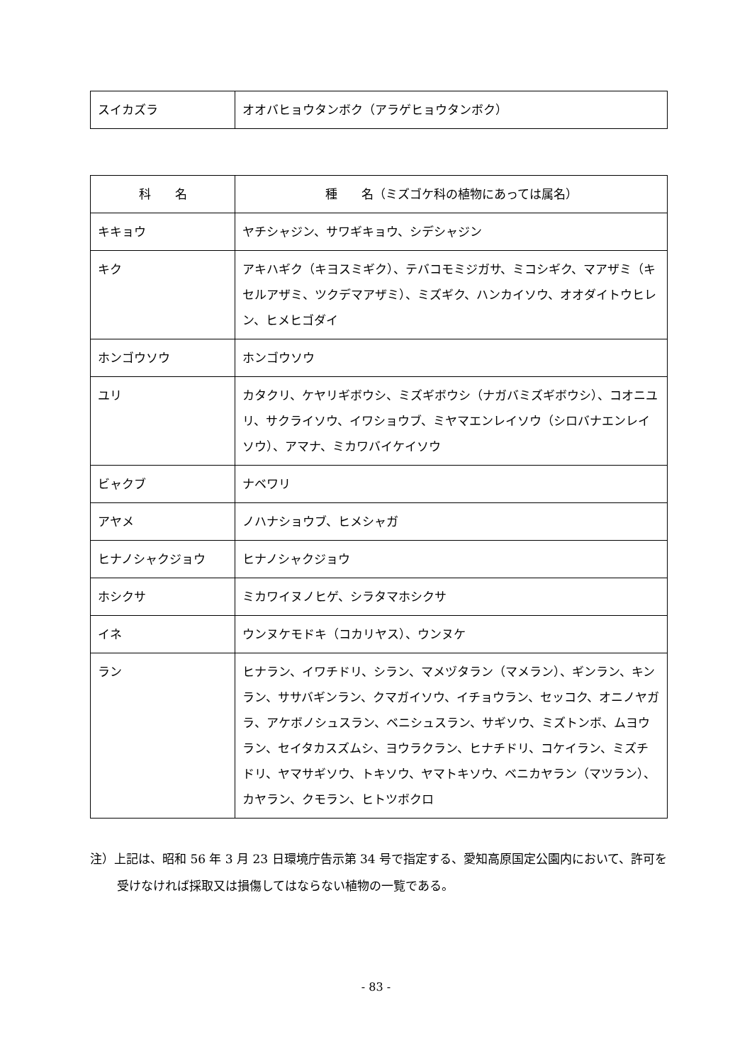| スイカズラ | オオバヒョウタンボク（アラゲヒョウタンボク） |
| 科 名 | 種 名（ミズゴケ科の植物にあっては属名） |
| --- | --- |
| キキョウ | ヤチシャジン、サワギキョウ、シデシャジン |
| キク | アキハギク（キヨスミギク）、テバコモミジガサ、ミコシギク、マアザミ（キセルアザミ、ツクデマアザミ）、ミズギク、ハンカイソウ、オオダイトウヒレン、ヒメヒゴダイ |
| ホンゴウソウ | ホンゴウソウ |
| ユリ | カタクリ、ケヤリギボウシ、ミズギボウシ（ナガバミズギボウシ）、コオニユリ、サクライソウ、イワショウブ、ミヤマエンレイソウ（シロバナエンレイソウ）、アマナ、ミカワバイケイソウ |
| ビャクブ | ナベワリ |
| アヤメ | ノハナショウブ、ヒメシャガ |
| ヒナノシャクジョウ | ヒナノシャクジョウ |
| ホシクサ | ミカワイヌノヒゲ、シラタマホシクサ |
| イネ | ウンヌケモドキ（コカリヤス）、ウンヌケ |
| ラン | ヒナラン、イワチドリ、シラン、マメヅタラン（マメラン）、ギンラン、キンラン、ササバギンラン、クマガイソウ、イチョウラン、セッコク、オニノヤガラ、アケボノシュスラン、ベニシュスラン、サギソウ、ミズトンボ、ムヨウラン、セイタカスズムシ、ヨウラクラン、ヒナチドリ、コケイラン、ミズチドリ、ヤマサギソウ、トキソウ、ヤマトキソウ、ベニカヤラン（マツラン）、カヤラン、クモラン、ヒトツボクロ |
注）上記は、昭和 56 年 3 月 23 日環境庁告示第 34 号で指定する、愛知高原国定公園内において、許可を受けなければ採取又は損傷してはならない植物の一覧である。
- 83 -